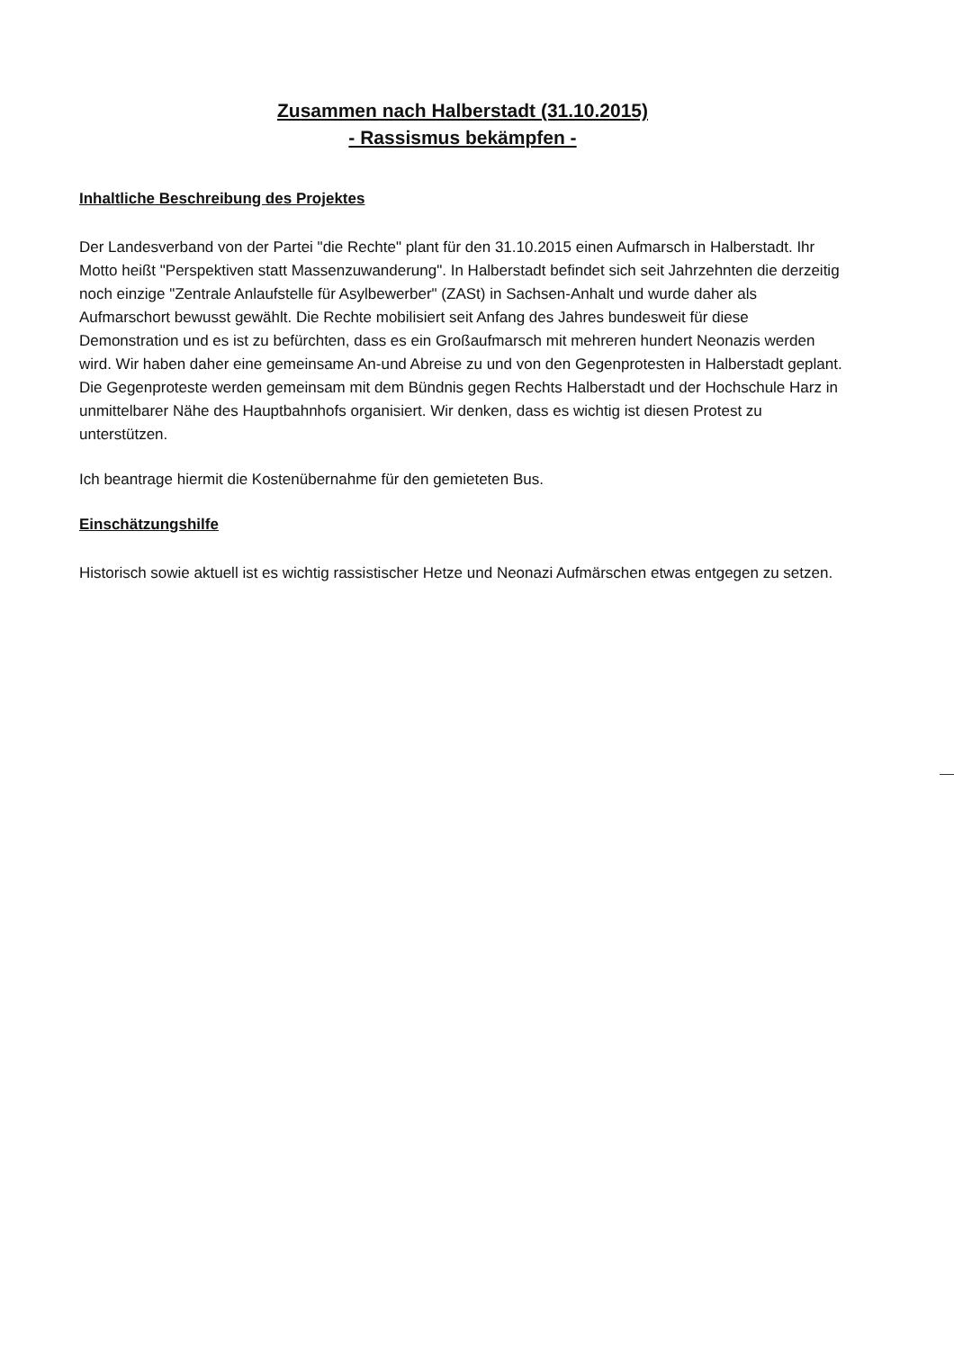Zusammen nach Halberstadt (31.10.2015)
- Rassismus bekämpfen -
Inhaltliche Beschreibung des Projektes
Der Landesverband von der Partei "die Rechte" plant für den 31.10.2015 einen Aufmarsch in Halberstadt. Ihr Motto heißt "Perspektiven statt Massenzuwanderung". In Halberstadt befindet sich seit Jahrzehnten die derzeitig noch einzige "Zentrale Anlaufstelle für Asylbewerber" (ZASt) in Sachsen-Anhalt und wurde daher als Aufmarschort bewusst gewählt. Die Rechte mobilisiert seit Anfang des Jahres bundesweit für diese Demonstration und es ist zu befürchten, dass es ein Großaufmarsch mit mehreren hundert Neonazis werden wird. Wir haben daher eine gemeinsame An-und Abreise zu und von den Gegenprotesten in Halberstadt geplant. Die Gegenproteste werden gemeinsam mit dem Bündnis gegen Rechts Halberstadt und der Hochschule Harz in unmittelbarer Nähe des Hauptbahnhofs organisiert. Wir denken, dass es wichtig ist diesen Protest zu unterstützen.
Ich beantrage hiermit die Kostenübernahme für den gemieteten Bus.
Einschätzungshilfe
Historisch sowie aktuell ist es wichtig rassistischer Hetze und Neonazi Aufmärschen etwas entgegen zu setzen.